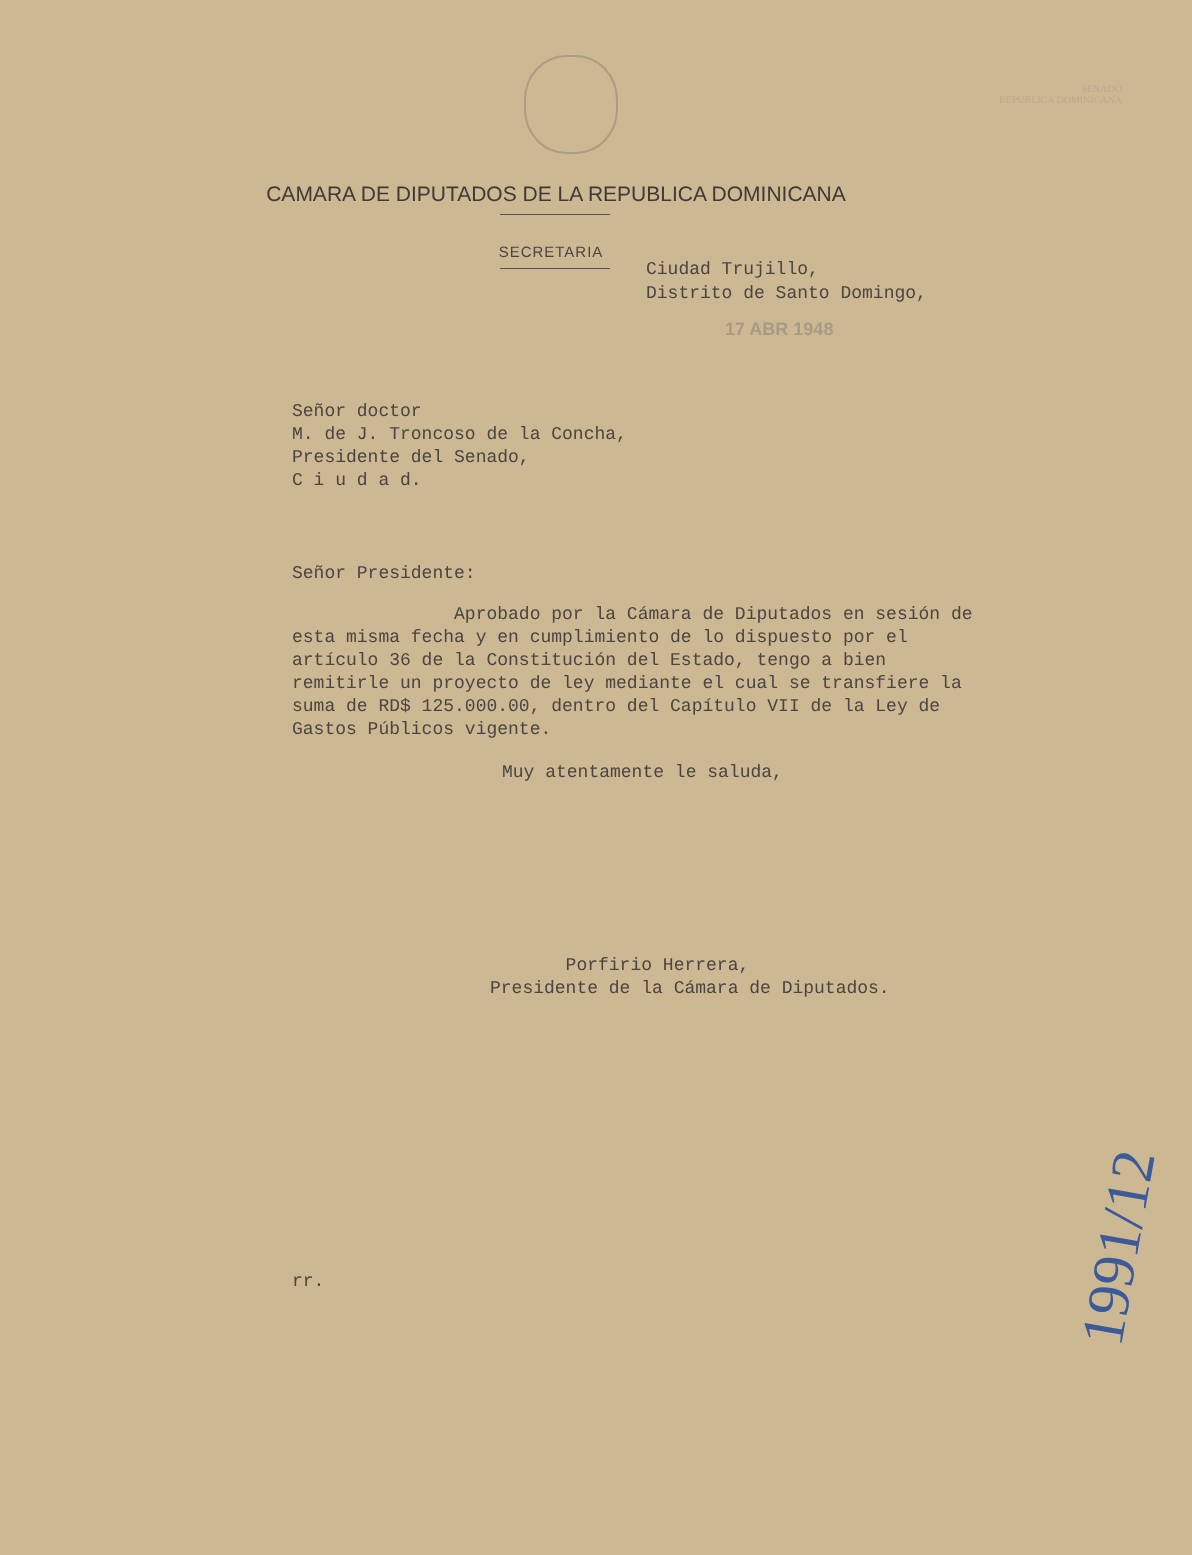SENADO
REPÚBLICA DOMINICANA
CAMARA DE DIPUTADOS DE LA REPUBLICA DOMINICANA
SECRETARIA
Ciudad Trujillo,
Distrito de Santo Domingo,
17 ABR 1948
Señor doctor
M. de J. Troncoso de la Concha,
Presidente del Senado,
C i u d a d.
Señor Presidente:
Aprobado por la Cámara de Diputados en sesión de esta misma fecha y en cumplimiento de lo dispuesto por el artículo 36 de la Constitución del Estado, tengo a bien remitirle un proyecto de ley mediante el cual se transfiere la suma de RD$ 125.000.00, dentro del Capítulo VII de la Ley de Gastos Públicos vigente.
Muy atentamente le saluda,
Porfirio Herrera,
Presidente de la Cámara de Diputados.
rr.
1991/12